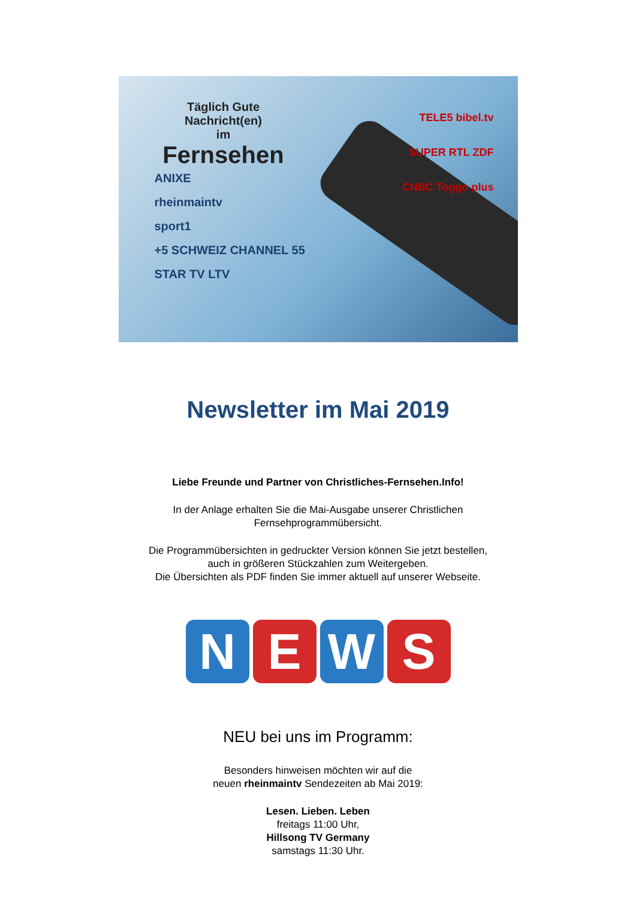Täglich Gute Nachricht(en)
im
Fernsehen
ANIXE
rheinmaintv
sport1
+5 SCHWEIZ CHANNEL 55
STAR TV LTV
TELE5 bibel.tv
SUPER RTL ZDF
CNBC Toggo plus
Newsletter im Mai 2019
Liebe Freunde und Partner von Christliches-Fernsehen.Info!
In der Anlage erhalten Sie die Mai-Ausgabe unserer Christlichen
Fernsehprogrammübersicht.
Die Programmübersichten in gedruckter Version können Sie jetzt bestellen,
auch in größeren Stückzahlen zum Weitergeben.
Die Übersichten als PDF finden Sie immer aktuell auf unserer Webseite.
N E W S
NEU bei uns im Programm:
Besonders hinweisen möchten wir auf die
neuen rheinmaintv Sendezeiten ab Mai 2019:
Lesen. Lieben. Leben
freitags 11:00 Uhr,
Hillsong TV Germany
samstags 11:30 Uhr.